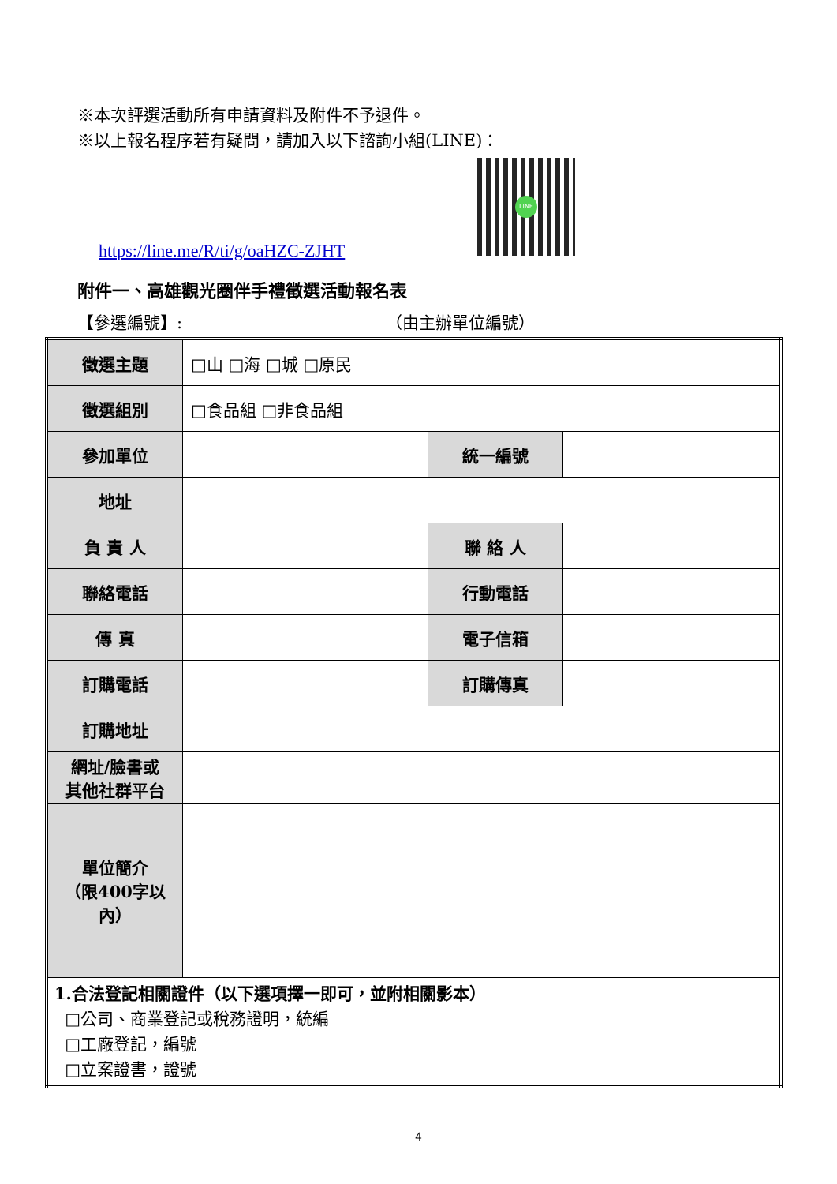※本次評選活動所有申請資料及附件不予退件。
※以上報名程序若有疑問，請加入以下諮詢小組(LINE)：
LINE
https://line.me/R/ti/g/oaHZC-ZJHT
附件一、高雄觀光圈伴手禮徵選活動報名表
【參選編號】: （由主辦單位編號）
| 徵選主題 | □山 □海 □城 □原民 | | |
| 徵選組別 | □食品組 □非食品組 | | |
| 參加單位 | | 統一編號 | |
| 地址 | | | |
| 負 責 人 | | 聯 絡 人 | |
| 聯絡電話 | | 行動電話 | |
| 傳 真 | | 電子信箱 | |
| 訂購電話 | | 訂購傳真 | |
| 訂購地址 | | | |
| 網址/臉書或 其他社群平台 | | | |
| 單位簡介 （限400字以 內） | | | |
| 1.合法登記相關證件（以下選項擇一即可，並附相關影本） □公司、商業登記或稅務證明，統編 □工廠登記，編號 □立案證書，證號 | | | |
4